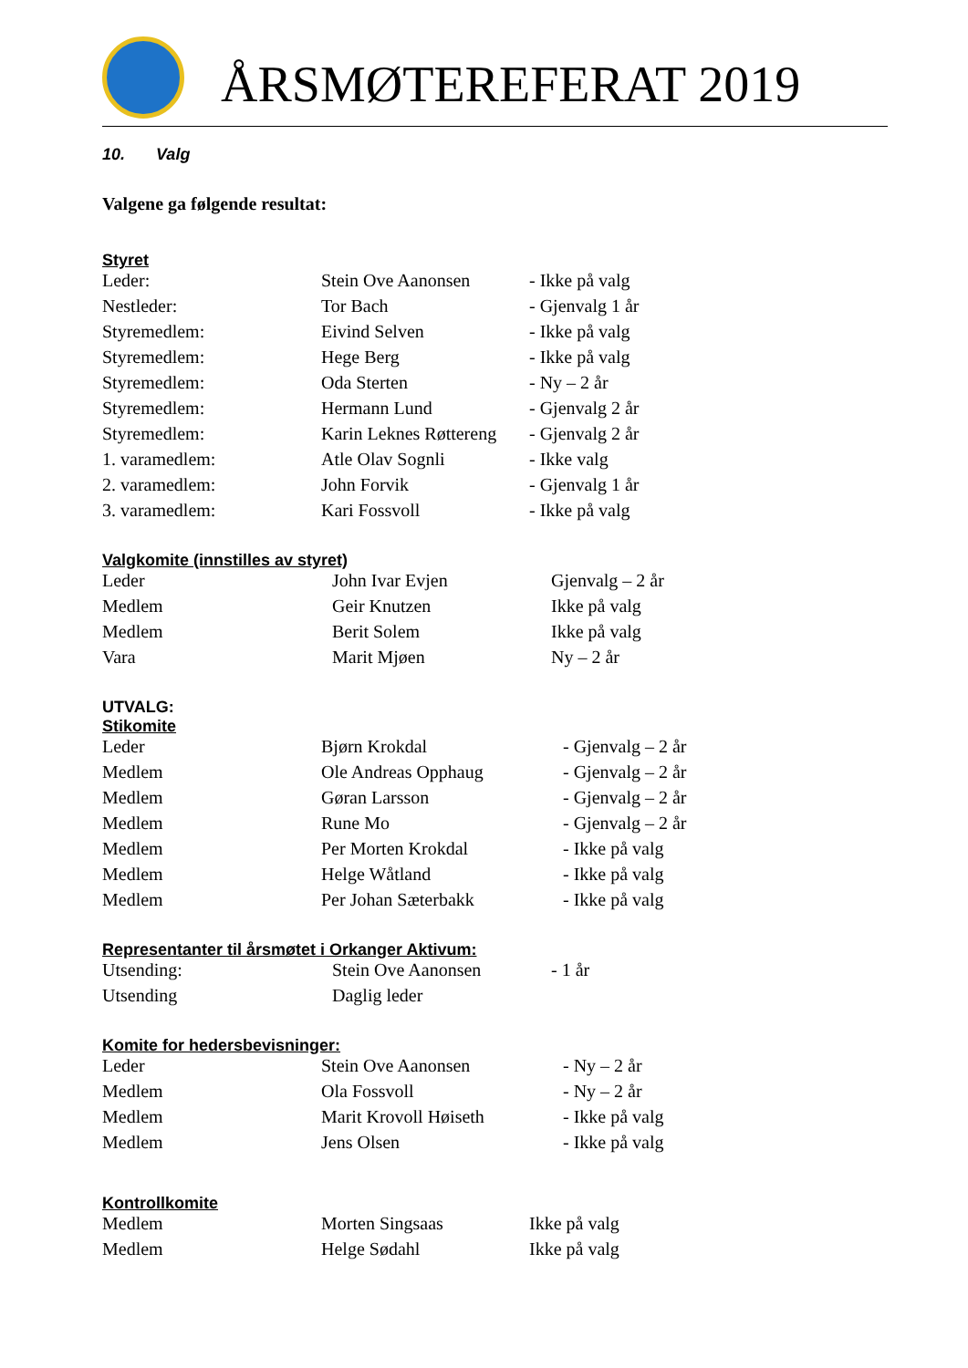ÅRSMØTEREFERAT 2019
10. Valg
Valgene ga følgende resultat:
Styret
| Leder: | Stein Ove Aanonsen | - Ikke på valg |
| Nestleder: | Tor Bach | - Gjenvalg 1 år |
| Styremedlem: | Eivind Selven | - Ikke på valg |
| Styremedlem: | Hege Berg | - Ikke på valg |
| Styremedlem: | Oda Sterten | - Ny – 2 år |
| Styremedlem: | Hermann Lund | - Gjenvalg 2 år |
| Styremedlem: | Karin Leknes Røttereng | - Gjenvalg 2 år |
| 1. varamedlem: | Atle Olav Sognli | - Ikke valg |
| 2. varamedlem: | John Forvik | - Gjenvalg 1 år |
| 3. varamedlem: | Kari Fossvoll | - Ikke på valg |
Valgkomite (innstilles av styret)
| Leder | John Ivar Evjen | Gjenvalg – 2 år |
| Medlem | Geir Knutzen | Ikke på valg |
| Medlem | Berit Solem | Ikke på valg |
| Vara | Marit Mjøen | Ny – 2 år |
UTVALG:
Stikomite
| Leder | Bjørn Krokdal | - Gjenvalg – 2 år |
| Medlem | Ole Andreas Opphaug | - Gjenvalg – 2 år |
| Medlem | Gøran Larsson | - Gjenvalg – 2 år |
| Medlem | Rune Mo | - Gjenvalg – 2 år |
| Medlem | Per Morten Krokdal | - Ikke på valg |
| Medlem | Helge Wåtland | - Ikke på valg |
| Medlem | Per Johan Sæterbakk | - Ikke på valg |
Representanter til årsmøtet i Orkanger Aktivum:
| Utsending: | Stein Ove Aanonsen | - 1 år |
| Utsending | Daglig leder | |
Komite for hedersbevisninger:
| Leder | Stein Ove Aanonsen | - Ny – 2 år |
| Medlem | Ola Fossvoll | - Ny – 2 år |
| Medlem | Marit Krovoll Høiseth | - Ikke på valg |
| Medlem | Jens Olsen | - Ikke på valg |
Kontrollkomite
| Medlem | Morten Singsaas | Ikke på valg |
| Medlem | Helge Sødahl | Ikke på valg |